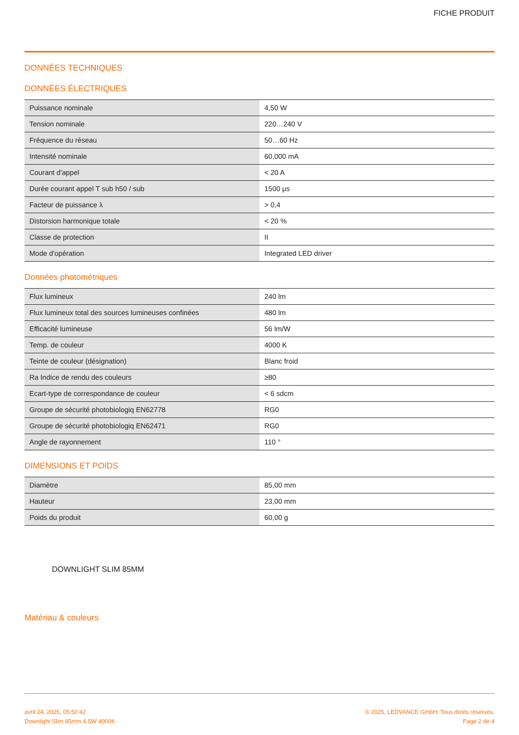FICHE PRODUIT
DONNÉES TECHNIQUES
DONNÉES ÉLECTRIQUES
| Puissance nominale | 4,50 W |
| Tension nominale | 220…240 V |
| Fréquence du réseau | 50…60 Hz |
| Intensité nominale | 60,000 mA |
| Courant d'appel | < 20 A |
| Durée courant appel T sub h50 / sub | 1500 µs |
| Facteur de puissance λ | > 0,4 |
| Distorsion harmonique totale | < 20 % |
| Classe de protection | II |
| Mode d'opération | Integrated LED driver |
Données photométriques
| Flux lumineux | 240 lm |
| Flux lumineux total des sources lumineuses confinées | 480 lm |
| Efficacité lumineuse | 56 lm/W |
| Temp. de couleur | 4000 K |
| Teinte de couleur (désignation) | Blanc froid |
| Ra Indice de rendu des couleurs | ≥80 |
| Ecart-type de correspondance de couleur | < 6 sdcm |
| Groupe de sécurité photobiologiq EN62778 | RG0 |
| Groupe de sécurité photobiologiq EN62471 | RG0 |
| Angle de rayonnement | 110 ° |
DIMENSIONS ET POIDS
| Diamètre | 85,00 mm |
| Hauteur | 23,00 mm |
| Poids du produit | 60,00 g |
DOWNLIGHT SLIM 85MM
Matériau & couleurs
avril 24, 2025, 05:50:42
Downlight Slim 85mm 4.5W 4000K
© 2025, LEDVANCE GmbH. Tous droits réservés.
Page 2 de 4